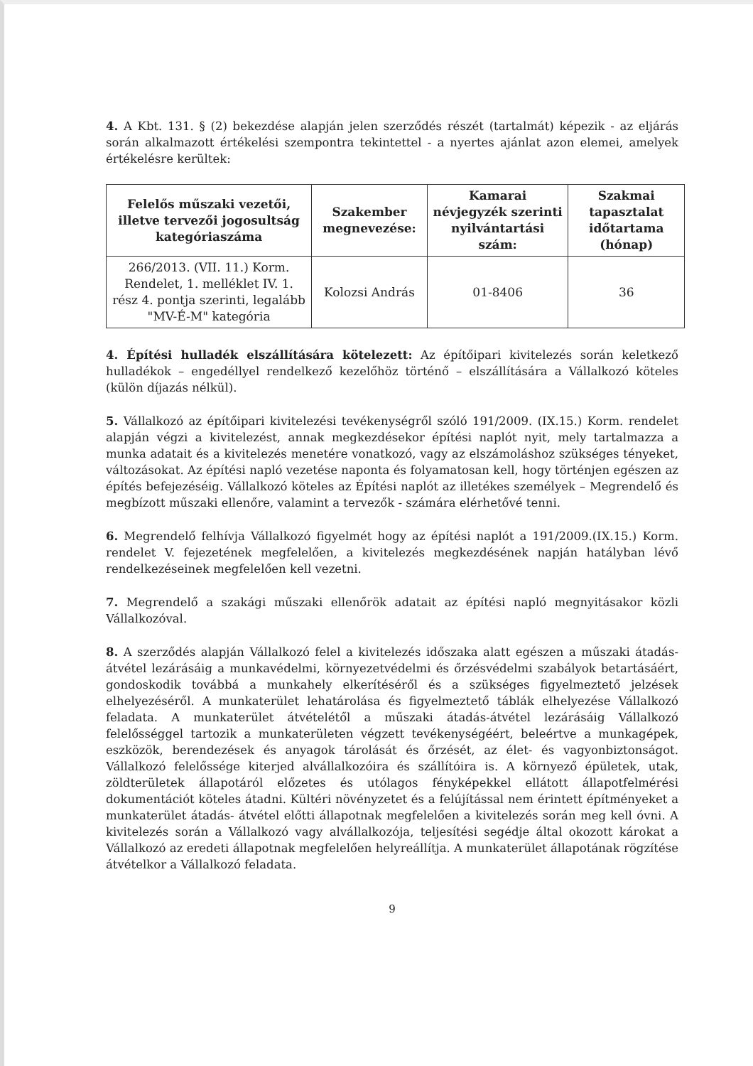4. A Kbt. 131. § (2) bekezdése alapján jelen szerződés részét (tartalmát) képezik - az eljárás során alkalmazott értékelési szempontra tekintettel - a nyertes ajánlat azon elemei, amelyek értékelésre kerültek:
| Felelős műszaki vezetői, illetve tervezői jogosultság kategóriaszáma | Szakember megnevezése: | Kamarai névjegyzék szerinti nyilvántartási szám: | Szakmai tapasztalat időtartama (hónap) |
| --- | --- | --- | --- |
| 266/2013. (VII. 11.) Korm. Rendelet, 1. melléklet IV. 1. rész 4. pontja szerinti, legalább "MV-É-M" kategória | Kolozsi András | 01-8406 | 36 |
4. Építési hulladék elszállítására kötelezett: Az építőipari kivitelezés során keletkező hulladékok – engedéllyel rendelkező kezelőhöz történő – elszállítására a Vállalkozó köteles (külön díjazás nélkül).
5. Vállalkozó az építőipari kivitelezési tevékenységről szóló 191/2009. (IX.15.) Korm. rendelet alapján végzi a kivitelezést, annak megkezdésekor építési naplót nyit, mely tartalmazza a munka adatait és a kivitelezés menetére vonatkozó, vagy az elszámoláshoz szükséges tényeket, változásokat. Az építési napló vezetése naponta és folyamatosan kell, hogy történjen egészen az építés befejezéséig. Vállalkozó köteles az Építési naplót az illetékes személyek – Megrendelő és megbízott műszaki ellenőre, valamint a tervezők - számára elérhetővé tenni.
6. Megrendelő felhívja Vállalkozó figyelmét hogy az építési naplót a 191/2009.(IX.15.) Korm. rendelet V. fejezetének megfelelően, a kivitelezés megkezdésének napján hatályban lévő rendelkezéseinek megfelelően kell vezetni.
7. Megrendelő a szakági műszaki ellenőrök adatait az építési napló megnyitásakor közli Vállalkozóval.
8. A szerződés alapján Vállalkozó felel a kivitelezés időszaka alatt egészen a műszaki átadás-átvétel lezárásáig a munkavédelmi, környezetvédelmi és őrzésvédelmi szabályok betartásáért, gondoskodik továbbá a munkahely elkerítéséről és a szükséges figyelmeztető jelzések elhelyezéséről. A munkaterület lehatárolása és figyelmeztető táblák elhelyezése Vállalkozó feladata. A munkaterület átvételétől a műszaki átadás-átvétel lezárásáig Vállalkozó felelősséggel tartozik a munkaterületen végzett tevékenységéért, beleértve a munkagépek, eszközök, berendezések és anyagok tárolását és őrzését, az élet- és vagyonbiztonságot. Vállalkozó felelőssége kiterjed alvállalkozóira és szállítóira is. A környező épületek, utak, zöldterületek állapotáról előzetes és utólagos fényképekkel ellátott állapotfelmérési dokumentációt köteles átadni. Kültéri növényzetet és a felújítással nem érintett építményeket a munkaterület átadás- átvétel előtti állapotnak megfelelően a kivitelezés során meg kell óvni. A kivitelezés során a Vállalkozó vagy alvállalkozója, teljesítési segédje által okozott károkat a Vállalkozó az eredeti állapotnak megfelelően helyreállítja. A munkaterület állapotának rögzítése átvételkor a Vállalkozó feladata.
9